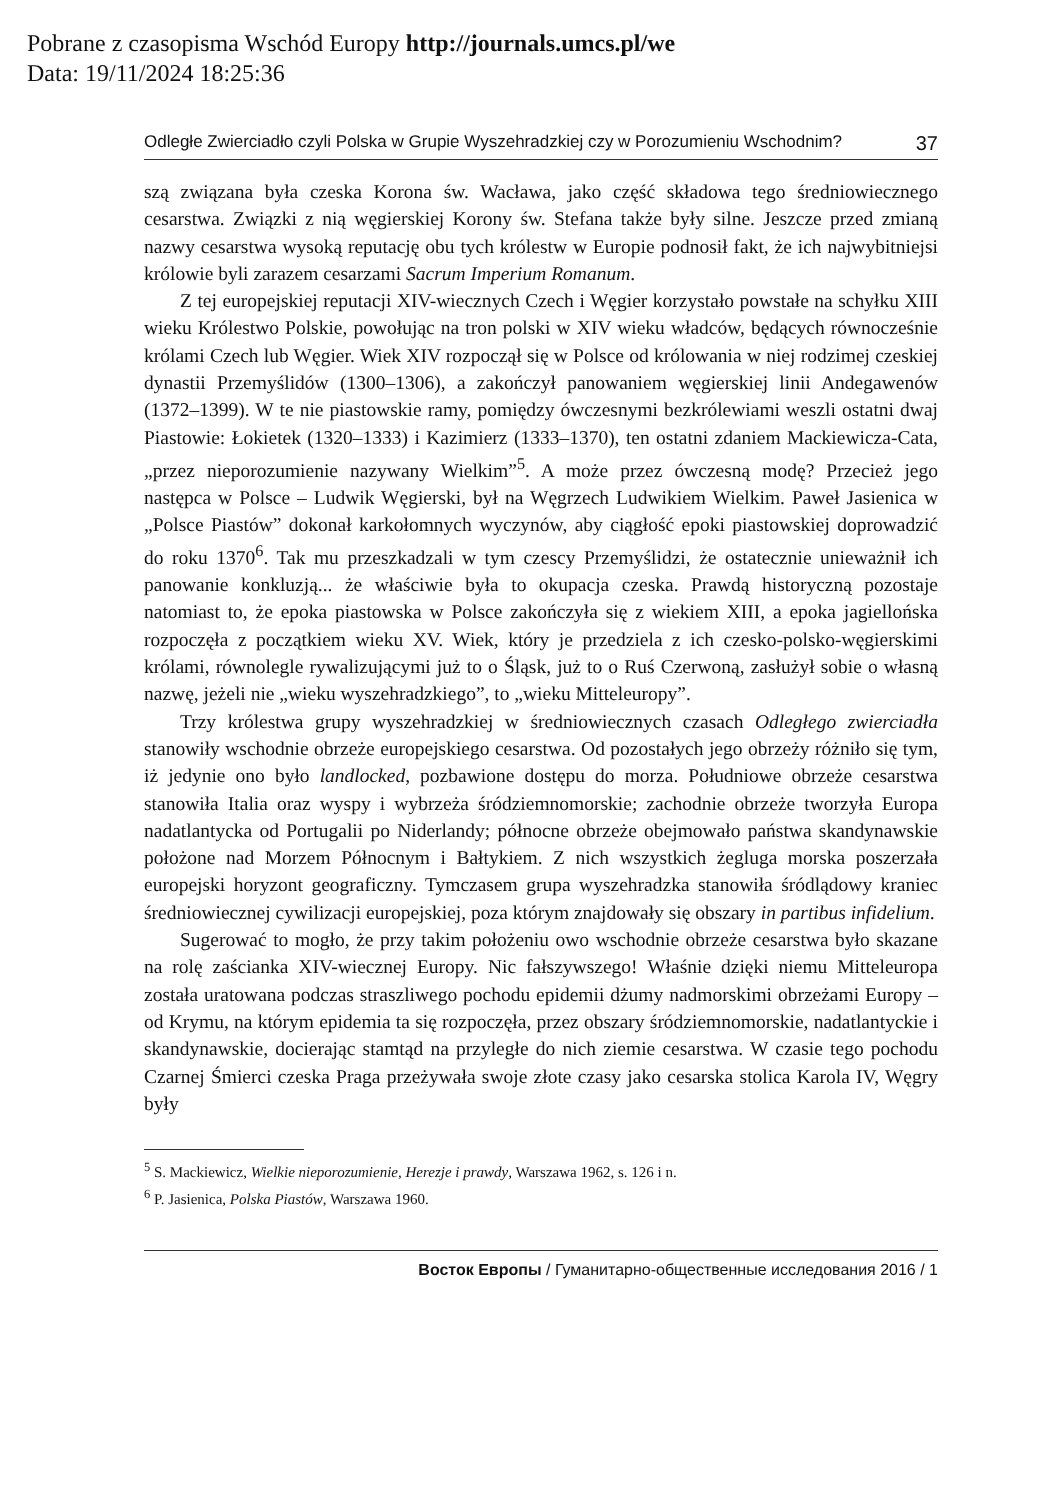Pobrane z czasopisma Wschód Europy http://journals.umcs.pl/we
Data: 19/11/2024 18:25:36
Odległe Zwierciadło czyli Polska w Grupie Wyszehradzkiej czy w Porozumieniu Wschodnim? 37
szą związana była czeska Korona św. Wacława, jako część składowa tego średniowiecznego cesarstwa. Związki z nią węgierskiej Korony św. Stefana także były silne. Jeszcze przed zmianą nazwy cesarstwa wysoką reputację obu tych królestw w Europie podnosił fakt, że ich najwybitniejsi królowie byli zarazem cesarzami Sacrum Imperium Romanum.
Z tej europejskiej reputacji XIV-wiecznych Czech i Węgier korzystało powstałe na schyłku XIII wieku Królestwo Polskie, powołując na tron polski w XIV wieku władców, będących równocześnie królami Czech lub Węgier. Wiek XIV rozpoczął się w Polsce od królowania w niej rodzimej czeskiej dynastii Przemyślidów (1300–1306), a zakończył panowaniem węgierskiej linii Andegawenów (1372–1399). W te nie piastowskie ramy, pomiędzy ówczesnymi bezkrólewiami weszli ostatni dwaj Piastowie: Łokietek (1320–1333) i Kazimierz (1333–1370), ten ostatni zdaniem Mackiewicza-Cata, „przez nieporozumienie nazywany Wielkim”<sup>5</sup>. A może przez ówczesną modę? Przecież jego następca w Polsce – Ludwik Węgierski, był na Węgrzech Ludwikiem Wielkim. Paweł Jasienica w „Polsce Piastów” dokonał karkołomnych wyczynów, aby ciągłość epoki piastowskiej doprowadzić do roku 1370<sup>6</sup>. Tak mu przeszkadzali w tym czescy Przemyślidzi, że ostatecznie unieważnił ich panowanie konkluzją... że właściwie była to okupacja czeska. Prawdą historyczną pozostaje natomiast to, że epoka piastowska w Polsce zakończyła się z wiekiem XIII, a epoka jagiellońska rozpoczęła z początkiem wieku XV. Wiek, który je przedziela z ich czesko-polsko-węgierskimi królami, równolegle rywalizującymi już to o Śląsk, już to o Ruś Czerwoną, zasłużył sobie o własną nazwę, jeżeli nie „wieku wyszehradzkiego”, to „wieku Mitteleuropy”.
Trzy królestwa grupy wyszehradzkiej w średniowiecznych czasach Odległego zwierciadła stanowiły wschodnie obrzeże europejskiego cesarstwa. Od pozostałych jego obrzeży różniło się tym, iż jedynie ono było landlocked, pozbawione dostępu do morza. Południowe obrzeże cesarstwa stanowiła Italia oraz wyspy i wybrzeża śródziemnomorskie; zachodnie obrzeże tworzyła Europa nadatlantycka od Portugalii po Niderlandy; północne obrzeże obejmowało państwa skandynawskie położone nad Morzem Północnym i Bałtykiem. Z nich wszystkich żegluga morska poszerzała europejski horyzont geograficzny. Tymczasem grupa wyszehradzka stanowiła śródlądowy kraniec średniowiecznej cywilizacji europejskiej, poza którym znajdowały się obszary in partibus infidelium.
Sugerować to mogło, że przy takim położeniu owo wschodnie obrzeże cesarstwa było skazane na rolę zaścianka XIV-wiecznej Europy. Nic fałszywszego! Właśnie dzięki niemu Mitteleuropa została uratowana podczas straszliwego pochodu epidemii dżumy nadmorskimi obrzeżami Europy – od Krymu, na którym epidemia ta się rozpoczęła, przez obszary śródziemnomorskie, nadatlantyckie i skandynawskie, docierając stamtąd na przyległe do nich ziemie cesarstwa. W czasie tego pochodu Czarnej Śmierci czeska Praga przeżywała swoje złote czasy jako cesarska stolica Karola IV, Węgry były
<sup>5</sup> S. Mackiewicz, Wielkie nieporozumienie, Herezje i prawdy, Warszawa 1962, s. 126 i n.
<sup>6</sup> P. Jasienica, Polska Piastów, Warszawa 1960.
Восток Европы / Гуманитарно-общественные исследования 2016 / 1